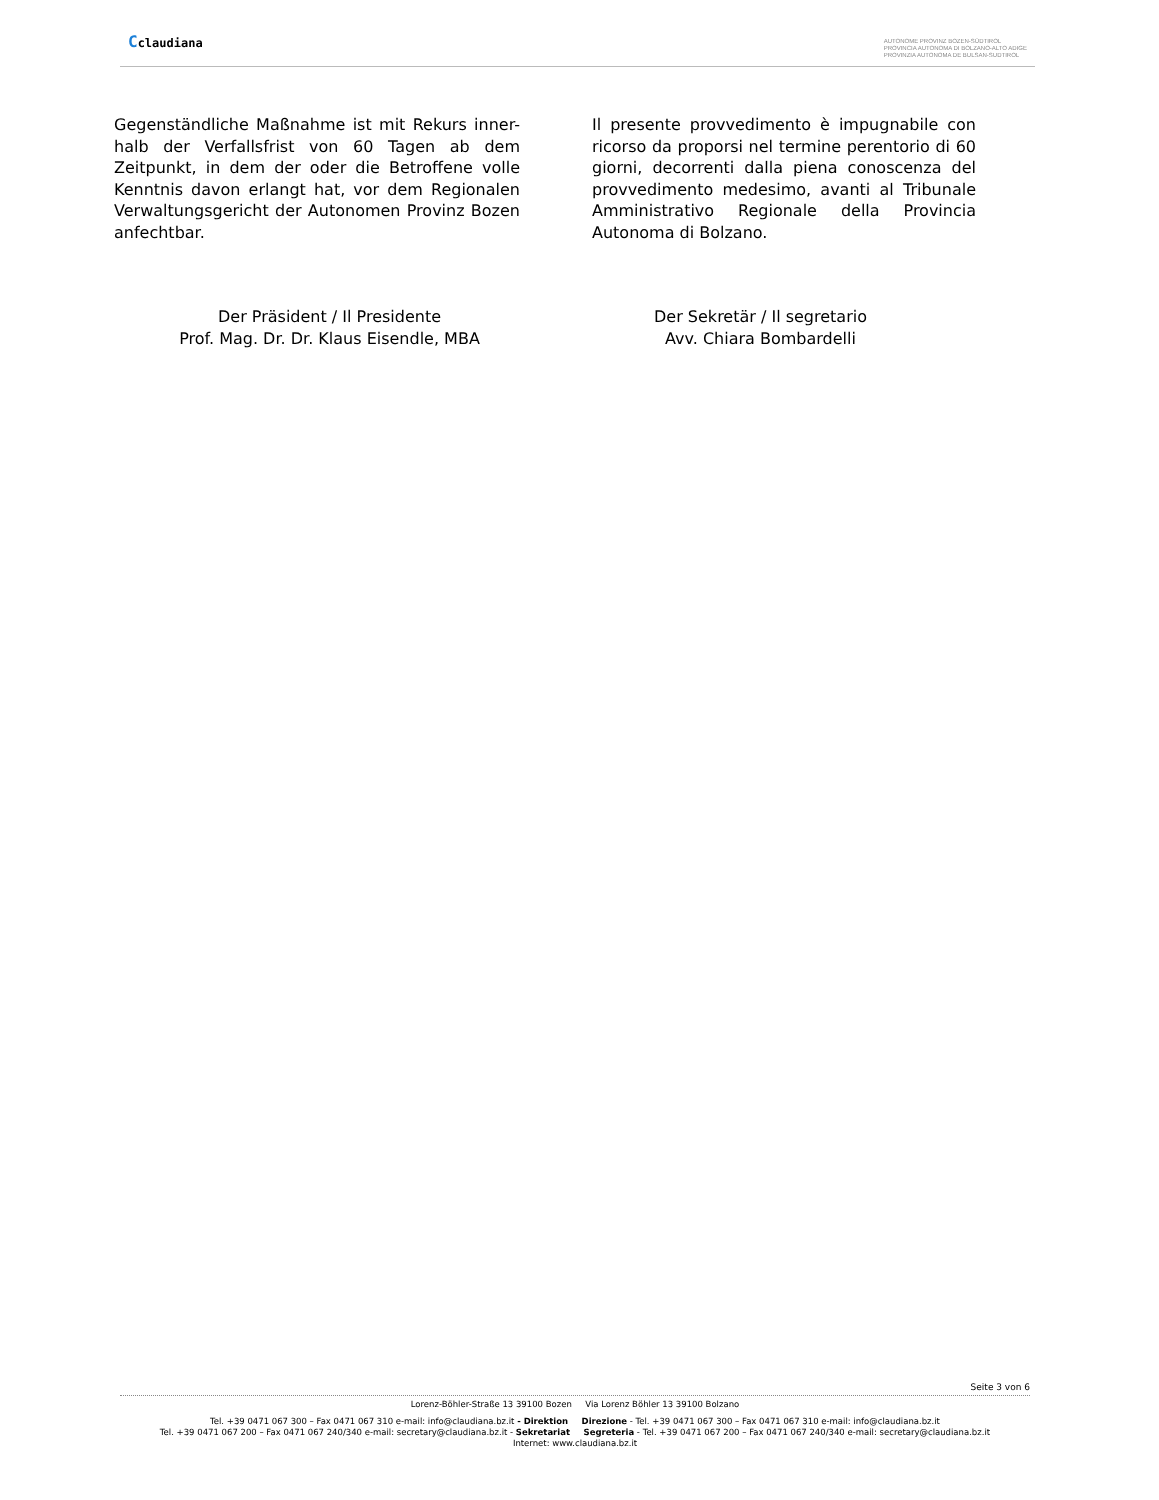Cclaudiana
AUTONOME PROVINZ BOZEN-SÜDTIROL
PROVINCIA AUTONOMA DI BOLZANO-ALTO ADIGE
PROVINZIA AUTONOMA DE BULSAN-SUDTIROL
Gegenständliche Maßnahme ist mit Rekurs inner-halb der Verfallsfrist von 60 Tagen ab dem Zeitpunkt, in dem der oder die Betroffene volle Kenntnis davon erlangt hat, vor dem Regionalen Verwaltungsgericht der Autonomen Provinz Bozen anfechtbar.
Il presente provvedimento è impugnabile con ricorso da proporsi nel termine perentorio di 60 giorni, decorrenti dalla piena conoscenza del provvedimento medesimo, avanti al Tribunale Amministrativo Regionale della Provincia Autonoma di Bolzano.
Der Präsident / Il Presidente
Prof. Mag. Dr. Dr. Klaus Eisendle, MBA
Der Sekretär / Il segretario
Avv. Chiara Bombardelli
Seite 3 von 6
Lorenz-Böhler-Straße 13 39100 Bozen Via Lorenz Böhler 13 39100 Bolzano
Tel. +39 0471 067 300 – Fax 0471 067 310 e-mail: info@claudiana.bz.it - Direktion Direzione - Tel. +39 0471 067 300 – Fax 0471 067 310 e-mail: info@claudiana.bz.it
Tel. +39 0471 067 200 – Fax 0471 067 240/340 e-mail: secretary@claudiana.bz.it - Sekretariat Segreteria - Tel. +39 0471 067 200 – Fax 0471 067 240/340 e-mail: secretary@claudiana.bz.it
Internet: www.claudiana.bz.it